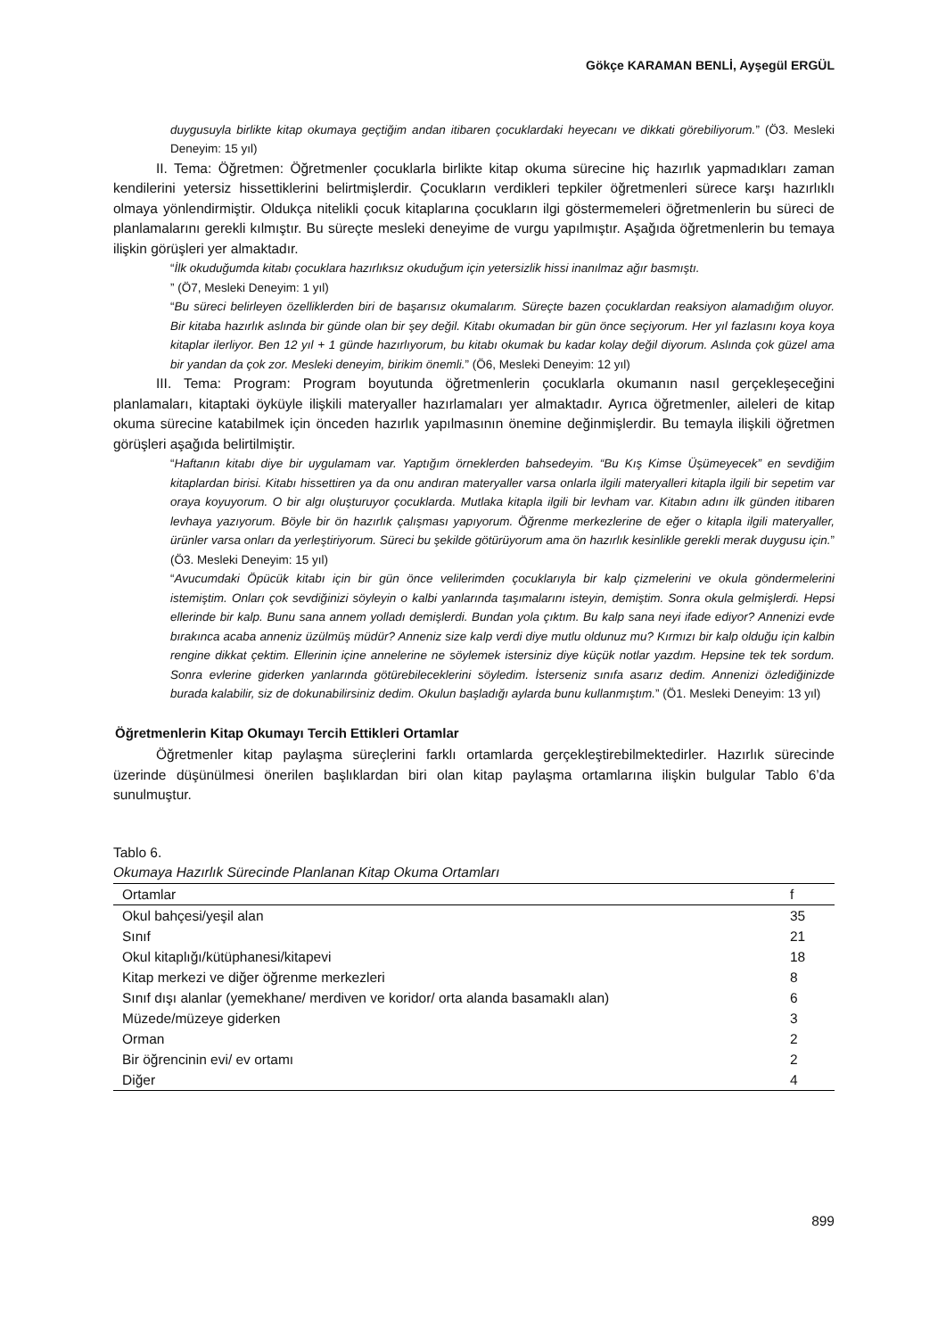Gökçe KARAMAN BENLİ, Ayşegül ERGÜL
duygusuyla birlikte kitap okumaya geçtiğim andan itibaren çocuklardaki heyecanı ve dikkati görebiliyorum.” (Ö3. Mesleki Deneyim: 15 yıl)
II. Tema: Öğretmen: Öğretmenler çocuklarla birlikte kitap okuma sürecine hiç hazırlık yapmadıkları zaman kendilerini yetersiz hissettiklerini belirtmişlerdir. Çocukların verdikleri tepkiler öğretmenleri sürece karşı hazırlıklı olmaya yönlendirmiştir. Oldukça nitelikli çocuk kitaplarına çocukların ilgi göstermemeleri öğretmenlerin bu süreci de planlamalarını gerekli kılmıştır. Bu süreçte mesleki deneyime de vurgu yapılmıştır. Aşağıda öğretmenlerin bu temaya ilişkin görüşleri yer almaktadır.
“İlk okuduğumda kitabı çocuklara hazırlıksız okuduğum için yetersizlik hissi inanılmaz ağır basmıştı.
” (Ö7, Mesleki Deneyim: 1 yıl)
“Bu süreci belirleyen özelliklerden biri de başarısız okumalarım. Süreçte bazen çocuklardan reaksiyon alamadığım oluyor. Bir kitaba hazırlık aslında bir günde olan bir şey değil. Kitabı okumadan bir gün önce seçiyorum. Her yıl fazlasını koya koya kitaplar ilerliyor. Ben 12 yıl + 1 günde hazırlıyorum, bu kitabı okumak bu kadar kolay değil diyorum. Aslında çok güzel ama bir yandan da çok zor. Mesleki deneyim, birikim önemli.” (Ö6, Mesleki Deneyim: 12 yıl)
III. Tema: Program: Program boyutunda öğretmenlerin çocuklarla okumanın nasıl gerçekleşeceğini planlamaları, kitaptaki öyküyle ilişkili materyaller hazırlamaları yer almaktadır. Ayrıca öğretmenler, aileleri de kitap okuma sürecine katabilmek için önceden hazırlık yapılmasının önemine değinmişlerdir. Bu temayla ilişkili öğretmen görüşleri aşağıda belirtilmiştir.
“Haftanın kitabı diye bir uygulamam var. Yaptığım örneklerden bahsedeyim. “Bu Kış Kimse Üşümeyecek” en sevdiğim kitaplardan birisi. Kitabı hissettiren ya da onu andıran materyaller varsa onlarla ilgili materyalleri kitapla ilgili bir sepetim var oraya koyuyorum. O bir algı oluşturuyor çocuklarda. Mutlaka kitapla ilgili bir levham var. Kitabın adını ilk günden itibaren levhaya yazıyorum. Böyle bir ön hazırlık çalışması yapıyorum. Öğrenme merkezlerine de eğer o kitapla ilgili materyaller, ürünler varsa onları da yerleştiriyorum. Süreci bu şekilde götürüyorum ama ön hazırlık kesinlikle gerekli merak duygusu için.” (Ö3. Mesleki Deneyim: 15 yıl)
“Avucumdaki Öpücük kitabı için bir gün önce velilerimden çocuklarıyla bir kalp çizmelerini ve okula göndermelerini istemiştim. Onları çok sevdiğinizi söyleyin o kalbi yanlarında taşımalarını isteyin, demiştim. Sonra okula gelmişlerdi. Hepsi ellerinde bir kalp. Bunu sana annem yolladı demişlerdi. Bundan yola çıktım. Bu kalp sana neyi ifade ediyor? Annenizi evde bırakınca acaba anneniz üzülmüş müdür? Anneniz size kalp verdi diye mutlu oldunuz mu? Kırmızı bir kalp olduğu için kalbin rengine dikkat çektim. Ellerinin içine annelerine ne söylemek istersiniz diye küçük notlar yazdım. Hepsine tek tek sordum. Sonra evlerine giderken yanlarında götürebileceklerini söyledim. İsterseniz sınıfa asarız dedim. Annenizi özlediğinizde burada kalabilir, siz de dokunabilirsiniz dedim. Okulun başladığı aylarda bunu kullanmıştım.” (Ö1. Mesleki Deneyim: 13 yıl)
Öğretmenlerin Kitap Okumayı Tercih Ettikleri Ortamlar
Öğretmenler kitap paylaşma süreçlerini farklı ortamlarda gerçekleştirebilmektedirler. Hazırlık sürecinde üzerinde düşünülmesi önerilen başlıklardan biri olan kitap paylaşma ortamlarına ilişkin bulgular Tablo 6’da sunulmuştur.
Tablo 6.
Okumaya Hazırlık Sürecinde Planlanan Kitap Okuma Ortamları
| Ortamlar | f |
| --- | --- |
| Okul bahçesi/yeşil alan | 35 |
| Sınıf | 21 |
| Okul kitaplığı/kütüphanesi/kitapevi | 18 |
| Kitap merkezi ve diğer öğrenme merkezleri | 8 |
| Sınıf dışı alanlar (yemekhane/ merdiven ve koridor/ orta alanda basamaklı alan) | 6 |
| Müzede/müzeye giderken | 3 |
| Orman | 2 |
| Bir öğrencinin evi/ ev ortamı | 2 |
| Diğer | 4 |
899